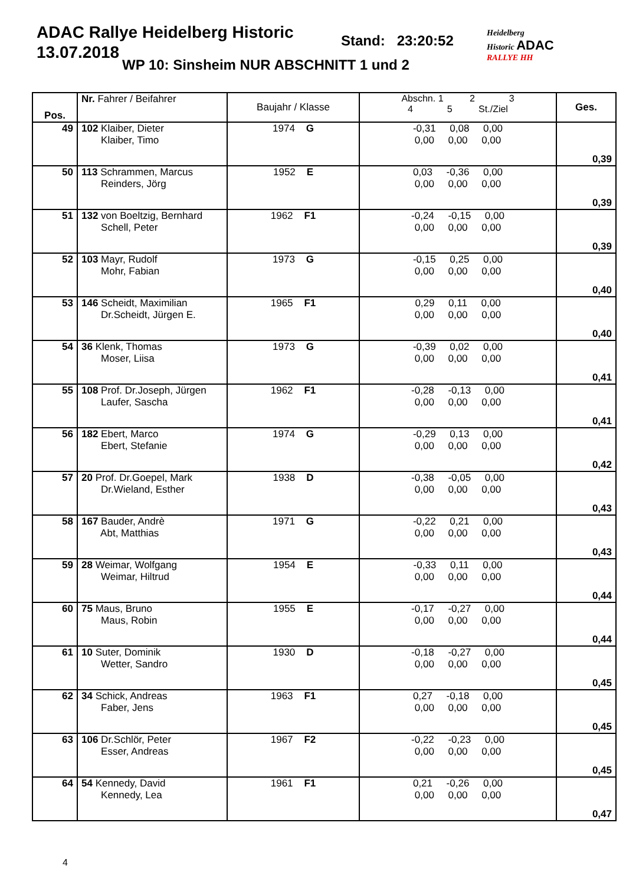ADAC Rallye Heidelberg Historic
13.07.2018
Stand: 23:20:52
WP 10: Sinsheim NUR ABSCHNITT 1 und 2
Heidelberg
Historic ADAC
RALLYE HH
| Pos. | Nr. Fahrer / Beifahrer | Baujahr / Klasse | Abschn. 1 2 3 4 5 St./Ziel | Ges. |
| --- | --- | --- | --- | --- |
| 49 | 102 Klaiber, Dieter Klaiber, Timo | 1974 G | -0,31 0,08 0,00 0,00 0,00 0,00 | 0,39 |
| 50 | 113 Schrammen, Marcus Reinders, Jörg | 1952 E | 0,03 -0,36 0,00 0,00 0,00 0,00 | 0,39 |
| 51 | 132 von Boeltzig, Bernhard Schell, Peter | 1962 F1 | -0,24 -0,15 0,00 0,00 0,00 0,00 | 0,39 |
| 52 | 103 Mayr, Rudolf Mohr, Fabian | 1973 G | -0,15 0,25 0,00 0,00 0,00 0,00 | 0,40 |
| 53 | 146 Scheidt, Maximilian Dr.Scheidt, Jürgen E. | 1965 F1 | 0,29 0,11 0,00 0,00 0,00 0,00 | 0,40 |
| 54 | 36 Klenk, Thomas Moser, Liisa | 1973 G | -0,39 0,02 0,00 0,00 0,00 0,00 | 0,41 |
| 55 | 108 Prof. Dr.Joseph, Jürgen Laufer, Sascha | 1962 F1 | -0,28 -0,13 0,00 0,00 0,00 0,00 | 0,41 |
| 56 | 182 Ebert, Marco Ebert, Stefanie | 1974 G | -0,29 0,13 0,00 0,00 0,00 0,00 | 0,42 |
| 57 | 20 Prof. Dr.Goepel, Mark Dr.Wieland, Esther | 1938 D | -0,38 -0,05 0,00 0,00 0,00 0,00 | 0,43 |
| 58 | 167 Bauder, Andrè Abt, Matthias | 1971 G | -0,22 0,21 0,00 0,00 0,00 0,00 | 0,43 |
| 59 | 28 Weimar, Wolfgang Weimar, Hiltrud | 1954 E | -0,33 0,11 0,00 0,00 0,00 0,00 | 0,44 |
| 60 | 75 Maus, Bruno Maus, Robin | 1955 E | -0,17 -0,27 0,00 0,00 0,00 0,00 | 0,44 |
| 61 | 10 Suter, Dominik Wetter, Sandro | 1930 D | -0,18 -0,27 0,00 0,00 0,00 0,00 | 0,45 |
| 62 | 34 Schick, Andreas Faber, Jens | 1963 F1 | 0,27 -0,18 0,00 0,00 0,00 0,00 | 0,45 |
| 63 | 106 Dr.Schlör, Peter Esser, Andreas | 1967 F2 | -0,22 -0,23 0,00 0,00 0,00 0,00 | 0,45 |
| 64 | 54 Kennedy, David Kennedy, Lea | 1961 F1 | 0,21 -0,26 0,00 0,00 0,00 0,00 | 0,47 |
4